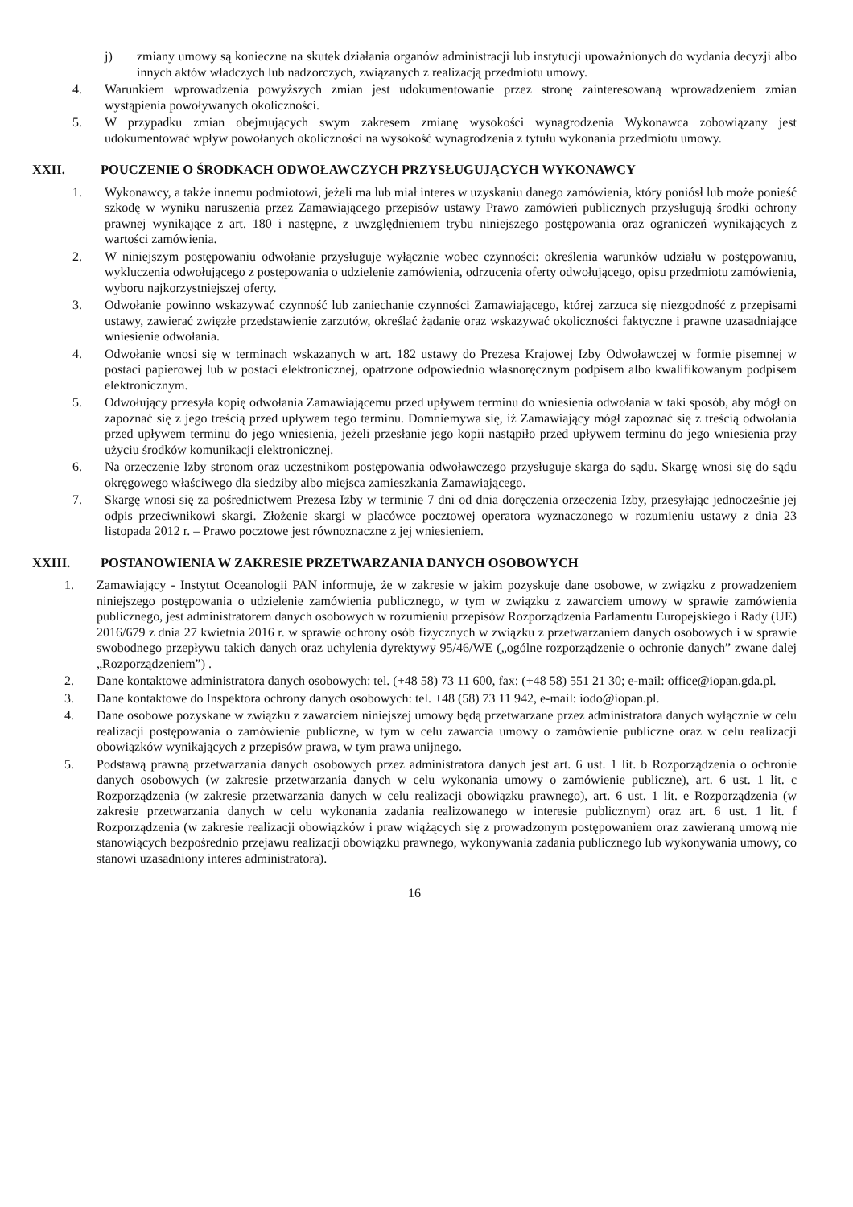j) zmiany umowy są konieczne na skutek działania organów administracji lub instytucji upoważnionych do wydania decyzji albo innych aktów władczych lub nadzorczych, związanych z realizacją przedmiotu umowy.
4. Warunkiem wprowadzenia powyższych zmian jest udokumentowanie przez stronę zainteresowaną wprowadzeniem zmian wystąpienia powoływanych okoliczności.
5. W przypadku zmian obejmujących swym zakresem zmianę wysokości wynagrodzenia Wykonawca zobowiązany jest udokumentować wpływ powołanych okoliczności na wysokość wynagrodzenia z tytułu wykonania przedmiotu umowy.
XXII. POUCZENIE O ŚRODKACH ODWOŁAWCZYCH PRZYSŁUGUJĄCYCH WYKONAWCY
1. Wykonawcy, a także innemu podmiotowi, jeżeli ma lub miał interes w uzyskaniu danego zamówienia, który poniósł lub może ponieść szkodę w wyniku naruszenia przez Zamawiającego przepisów ustawy Prawo zamówień publicznych przysługują środki ochrony prawnej wynikające z art. 180 i następne, z uwzględnieniem trybu niniejszego postępowania oraz ograniczeń wynikających z wartości zamówienia.
2. W niniejszym postępowaniu odwołanie przysługuje wyłącznie wobec czynności: określenia warunków udziału w postępowaniu, wykluczenia odwołującego z postępowania o udzielenie zamówienia, odrzucenia oferty odwołującego, opisu przedmiotu zamówienia, wyboru najkorzystniejszej oferty.
3. Odwołanie powinno wskazywać czynność lub zaniechanie czynności Zamawiającego, której zarzuca się niezgodność z przepisami ustawy, zawierać zwięzłe przedstawienie zarzutów, określać żądanie oraz wskazywać okoliczności faktyczne i prawne uzasadniające wniesienie odwołania.
4. Odwołanie wnosi się w terminach wskazanych w art. 182 ustawy do Prezesa Krajowej Izby Odwoławczej w formie pisemnej w postaci papierowej lub w postaci elektronicznej, opatrzone odpowiednio własnoręcznym podpisem albo kwalifikowanym podpisem elektronicznym.
5. Odwołujący przesyła kopię odwołania Zamawiającemu przed upływem terminu do wniesienia odwołania w taki sposób, aby mógł on zapoznać się z jego treścią przed upływem tego terminu. Domniemywa się, iż Zamawiający mógł zapoznać się z treścią odwołania przed upływem terminu do jego wniesienia, jeżeli przesłanie jego kopii nastąpiło przed upływem terminu do jego wniesienia przy użyciu środków komunikacji elektronicznej.
6. Na orzeczenie Izby stronom oraz uczestnikom postępowania odwoławczego przysługuje skarga do sądu. Skargę wnosi się do sądu okręgowego właściwego dla siedziby albo miejsca zamieszkania Zamawiającego.
7. Skargę wnosi się za pośrednictwem Prezesa Izby w terminie 7 dni od dnia doręczenia orzeczenia Izby, przesyłając jednocześnie jej odpis przeciwnikowi skargi. Złożenie skargi w placówce pocztowej operatora wyznaczonego w rozumieniu ustawy z dnia 23 listopada 2012 r. – Prawo pocztowe jest równoznaczne z jej wniesieniem.
XXIII. POSTANOWIENIA W ZAKRESIE PRZETWARZANIA DANYCH OSOBOWYCH
1. Zamawiający - Instytut Oceanologii PAN informuje, że w zakresie w jakim pozyskuje dane osobowe, w związku z prowadzeniem niniejszego postępowania o udzielenie zamówienia publicznego, w tym w związku z zawarciem umowy w sprawie zamówienia publicznego, jest administratorem danych osobowych w rozumieniu przepisów Rozporządzenia Parlamentu Europejskiego i Rady (UE) 2016/679 z dnia 27 kwietnia 2016 r. w sprawie ochrony osób fizycznych w związku z przetwarzaniem danych osobowych i w sprawie swobodnego przepływu takich danych oraz uchylenia dyrektywy 95/46/WE („ogólne rozporządzenie o ochronie danych” zwane dalej „Rozporządzeniem”) .
2. Dane kontaktowe administratora danych osobowych: tel. (+48 58) 73 11 600, fax: (+48 58) 551 21 30; e-mail: office@iopan.gda.pl.
3. Dane kontaktowe do Inspektora ochrony danych osobowych: tel. +48 (58) 73 11 942, e-mail: iodo@iopan.pl.
4. Dane osobowe pozyskane w związku z zawarciem niniejszej umowy będą przetwarzane przez administratora danych wyłącznie w celu realizacji postępowania o zamówienie publiczne, w tym w celu zawarcia umowy o zamówienie publiczne oraz w celu realizacji obowiązków wynikających z przepisów prawa, w tym prawa unijnego.
5. Podstawą prawną przetwarzania danych osobowych przez administratora danych jest art. 6 ust. 1 lit. b Rozporządzenia o ochronie danych osobowych (w zakresie przetwarzania danych w celu wykonania umowy o zamówienie publiczne), art. 6 ust. 1 lit. c Rozporządzenia (w zakresie przetwarzania danych w celu realizacji obowiązku prawnego), art. 6 ust. 1 lit. e Rozporządzenia (w zakresie przetwarzania danych w celu wykonania zadania realizowanego w interesie publicznym) oraz art. 6 ust. 1 lit. f Rozporządzenia (w zakresie realizacji obowiązków i praw wiążących się z prowadzonym postępowaniem oraz zawieraną umową nie stanowiących bezpośrednio przejawu realizacji obowiązku prawnego, wykonywania zadania publicznego lub wykonywania umowy, co stanowi uzasadniony interes administratora).
16